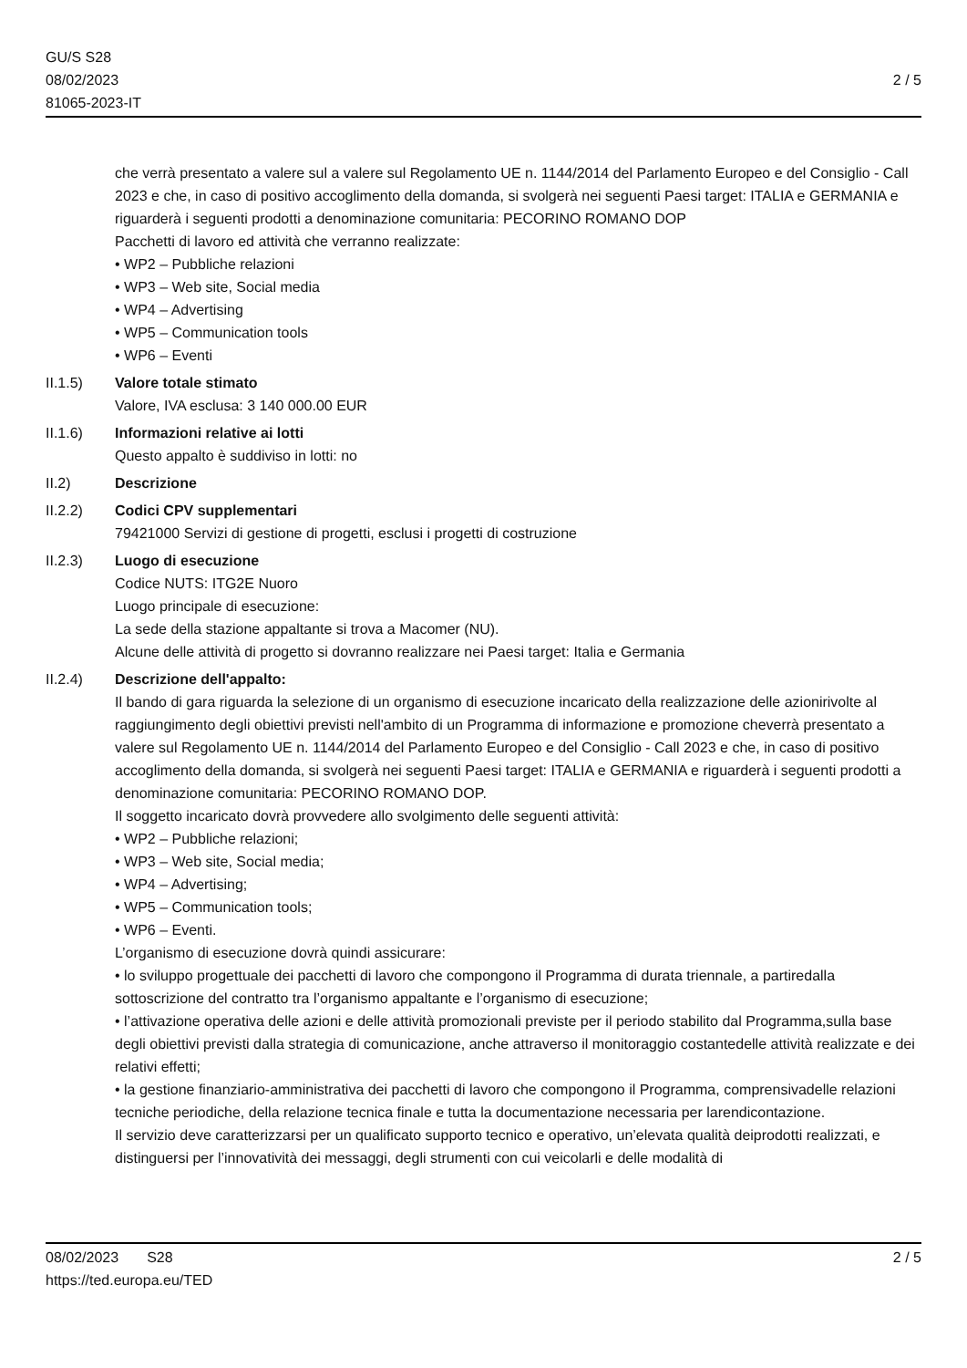GU/S S28
08/02/2023
81065-2023-IT
2 / 5
che verrà presentato a valere sul a valere sul Regolamento UE n. 1144/2014 del Parlamento Europeo e del Consiglio - Call 2023 e che, in caso di positivo accoglimento della domanda, si svolgerà nei seguenti Paesi target: ITALIA e GERMANIA e riguarderà i seguenti prodotti a denominazione comunitaria: PECORINO ROMANO DOP
Pacchetti di lavoro ed attività che verranno realizzate:
• WP2 – Pubbliche relazioni
• WP3 – Web site, Social media
• WP4 – Advertising
• WP5 – Communication tools
• WP6 – Eventi
II.1.5) Valore totale stimato
Valore, IVA esclusa: 3 140 000.00 EUR
II.1.6) Informazioni relative ai lotti
Questo appalto è suddiviso in lotti: no
II.2) Descrizione
II.2.2) Codici CPV supplementari
79421000 Servizi di gestione di progetti, esclusi i progetti di costruzione
II.2.3) Luogo di esecuzione
Codice NUTS: ITG2E Nuoro
Luogo principale di esecuzione:
La sede della stazione appaltante si trova a Macomer (NU).
Alcune delle attività di progetto si dovranno realizzare nei Paesi target: Italia e Germania
II.2.4) Descrizione dell'appalto:
Il bando di gara riguarda la selezione di un organismo di esecuzione incaricato della realizzazione delle azionirivolte al raggiungimento degli obiettivi previsti nell'ambito di un Programma di informazione e promozione cheverrà presentato a valere sul Regolamento UE n. 1144/2014 del Parlamento Europeo e del Consiglio - Call 2023 e che, in caso di positivo accoglimento della domanda, si svolgerà nei seguenti Paesi target: ITALIA e GERMANIA e riguarderà i seguenti prodotti a denominazione comunitaria: PECORINO ROMANO DOP.
Il soggetto incaricato dovrà provvedere allo svolgimento delle seguenti attività:
• WP2 – Pubbliche relazioni;
• WP3 – Web site, Social media;
• WP4 – Advertising;
• WP5 – Communication tools;
• WP6 – Eventi.
L’organismo di esecuzione dovrà quindi assicurare:
• lo sviluppo progettuale dei pacchetti di lavoro che compongono il Programma di durata triennale, a partiredalla sottoscrizione del contratto tra l’organismo appaltante e l’organismo di esecuzione;
• l’attivazione operativa delle azioni e delle attività promozionali previste per il periodo stabilito dal Programma,sulla base degli obiettivi previsti dalla strategia di comunicazione, anche attraverso il monitoraggio costantedelle attività realizzate e dei relativi effetti;
• la gestione finanziario-amministrativa dei pacchetti di lavoro che compongono il Programma, comprensivadelle relazioni tecniche periodiche, della relazione tecnica finale e tutta la documentazione necessaria per larendicontazione.
Il servizio deve caratterizzarsi per un qualificato supporto tecnico e operativo, un’elevata qualità deiprodotti realizzati, e distinguersi per l’innovatività dei messaggi, degli strumenti con cui veicolarli e delle modalità di
08/02/2023 S28 2 / 5
https://ted.europa.eu/TED